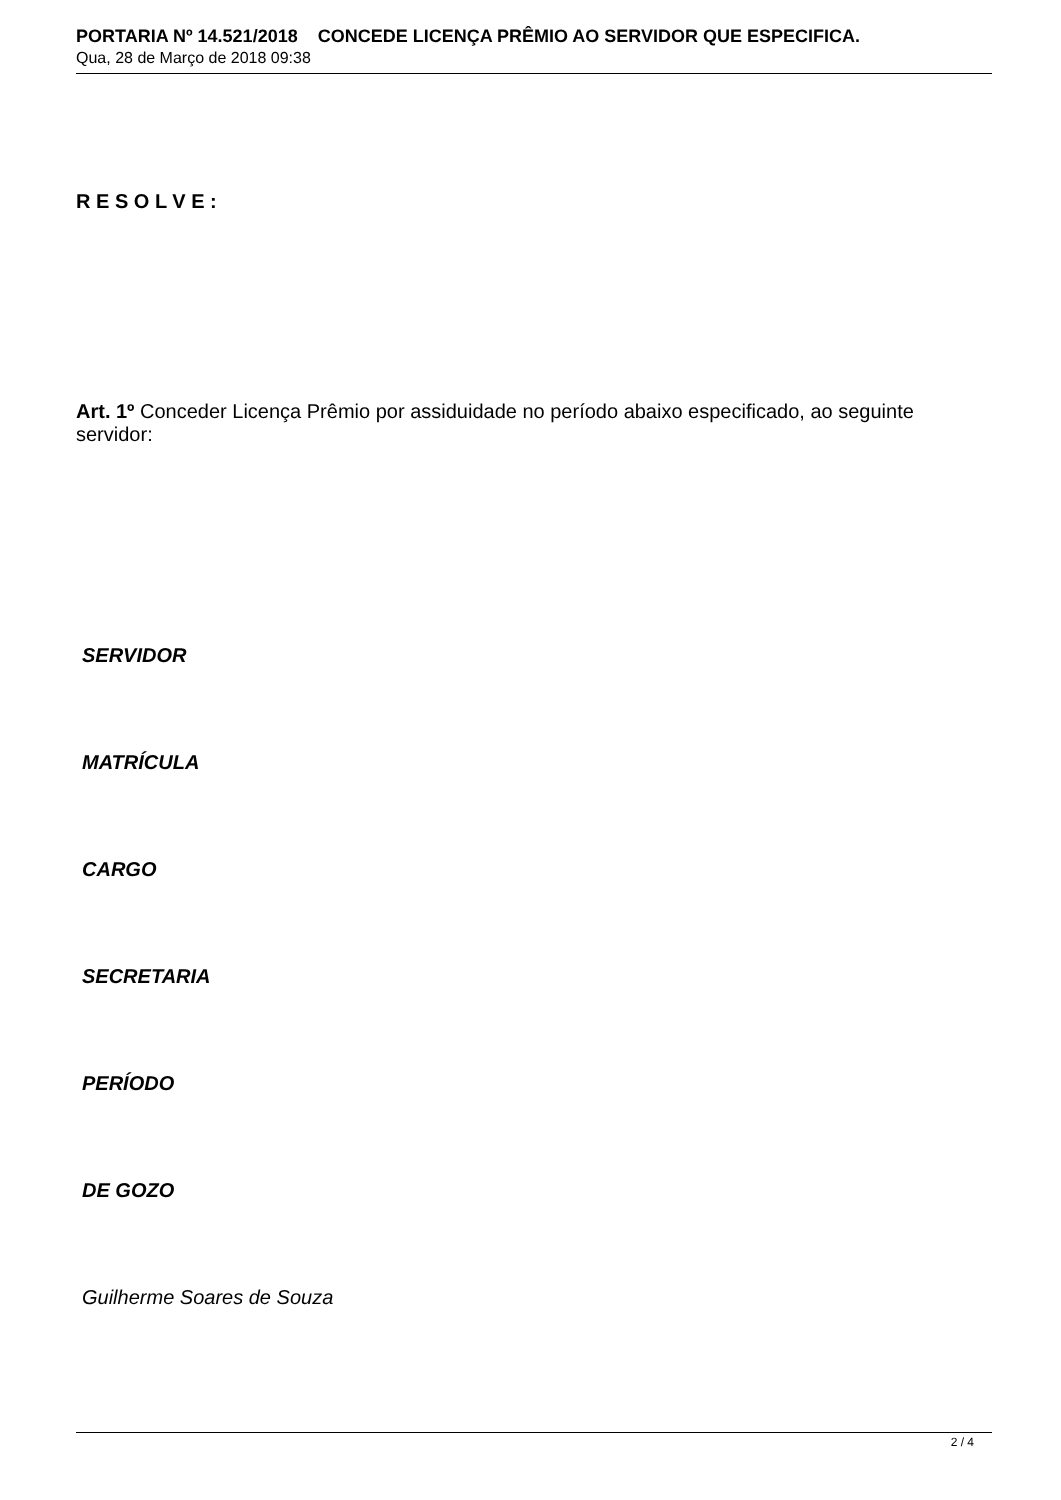PORTARIA Nº 14.521/2018 CONCEDE LICENÇA PRÊMIO AO SERVIDOR QUE ESPECIFICA.
Qua, 28 de Março de 2018 09:38
R E S O L V E :
Art. 1º Conceder Licença Prêmio por assiduidade no período abaixo especificado, ao seguinte servidor:
SERVIDOR
MATRÍCULA
CARGO
SECRETARIA
PERÍODO
DE GOZO
Guilherme Soares de Souza
2 / 4